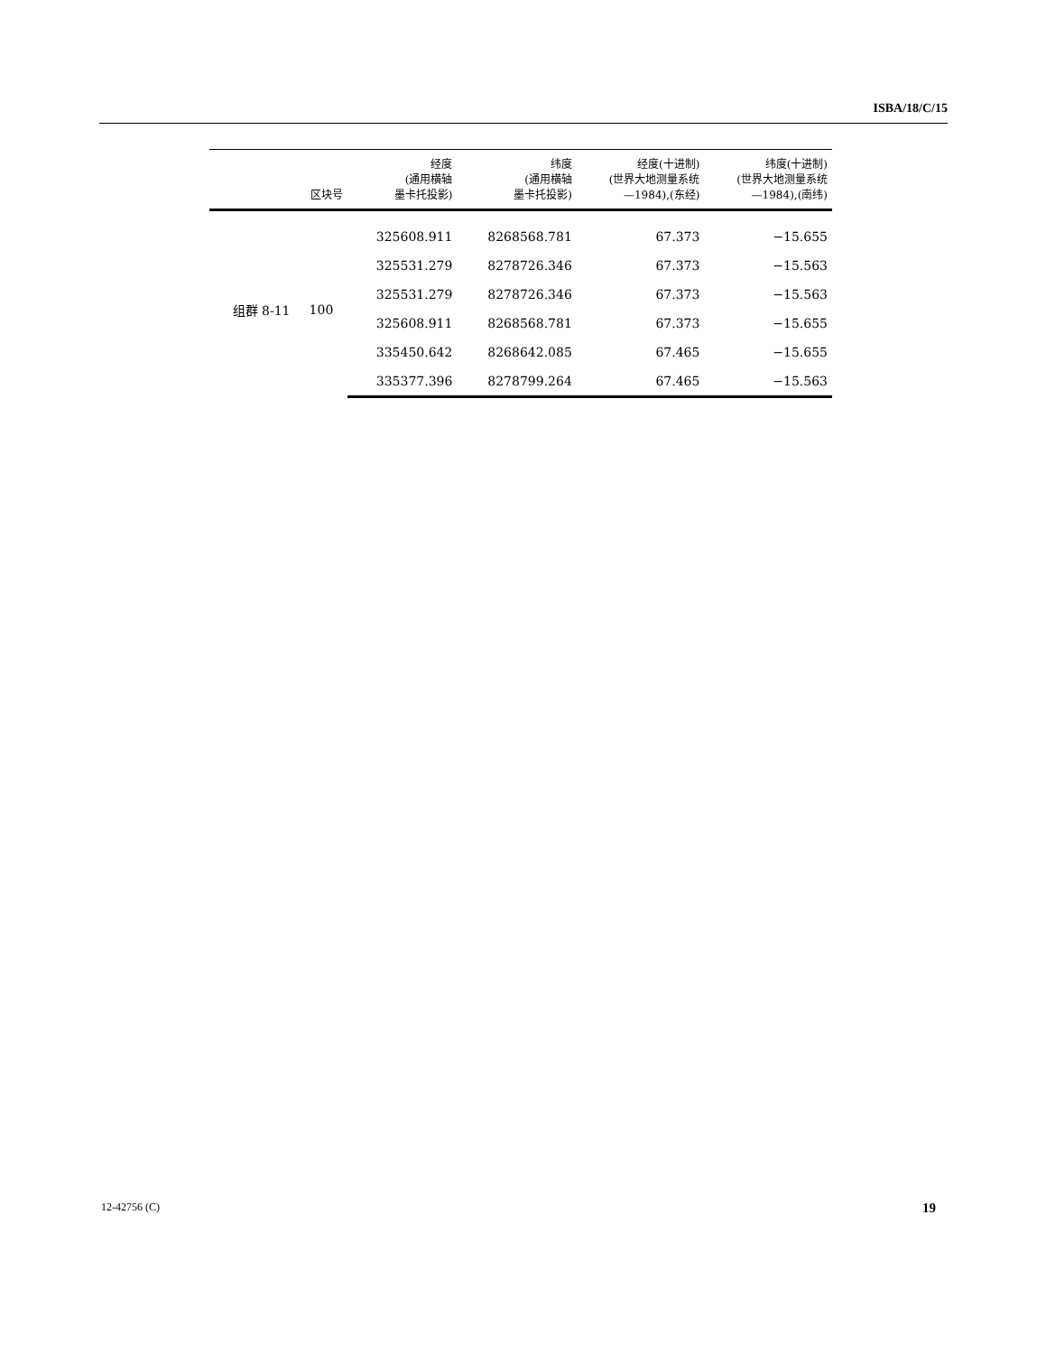ISBA/18/C/15
| | 区块号 | 经度 (通用横轴 墨卡托投影) | 纬度 (通用横轴 墨卡托投影) | 经度(十进制) (世界大地测量系统 —1984),(东经) | 纬度(十进制) (世界大地测量系统 —1984),(南纬) |
| --- | --- | --- | --- | --- | --- |
| 组群 8-11 | 100 | 325608.911 | 8268568.781 | 67.373 | −15.655 |
| | | 325531.279 | 8278726.346 | 67.373 | −15.563 |
| | | 325531.279 | 8278726.346 | 67.373 | −15.563 |
| | | 325608.911 | 8268568.781 | 67.373 | −15.655 |
| | | 335450.642 | 8268642.085 | 67.465 | −15.655 |
| | | 335377.396 | 8278799.264 | 67.465 | −15.563 |
12-42756 (C) 19